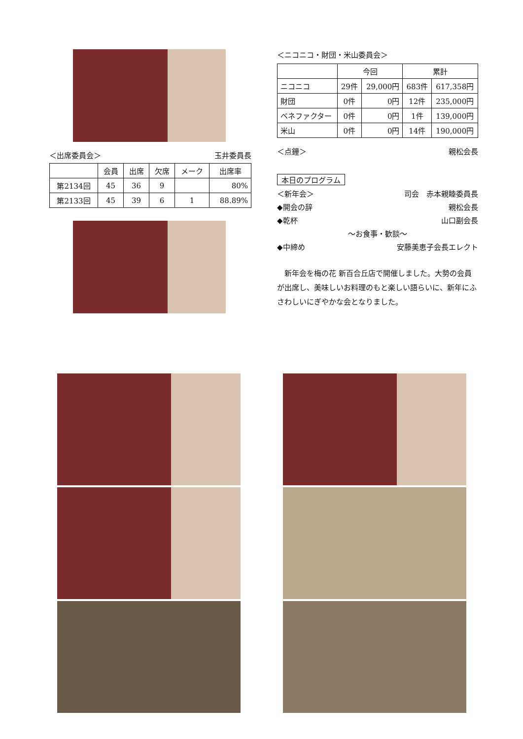＜出席委員会＞ 玉井委員長
| | 会員 | 出席 | 欠席 | メーク | 出席率 |
| --- | --- | --- | --- | --- | --- |
| 第2134回 | 45 | 36 | 9 | | 80% |
| 第2133回 | 45 | 39 | 6 | 1 | 88.89% |
＜ニコニコ・財団・米山委員会＞
| | 今回 | | 累計 | |
| --- | --- | --- | --- | --- |
| ニコニコ | 29件 | 29,000円 | 683件 | 617,358円 |
| 財団 | 0件 | 0円 | 12件 | 235,000円 |
| ベネファクター | 0件 | 0円 | 1件 | 139,000円 |
| 米山 | 0件 | 0円 | 14件 | 190,000円 |
＜点鐘＞ 親松会長
本日のプログラム
＜新年会＞ 司会　赤本親睦委員長
◆開会の辞 親松会長
◆乾杯 山口副会長
～お食事・歓談～
◆中締め 安藤美恵子会長エレクト
　新年会を梅の花 新百合丘店で開催しました。大勢の会員が出席し、美味しいお料理のもと楽しい語らいに、新年にふさわしいにぎやかな会となりました。